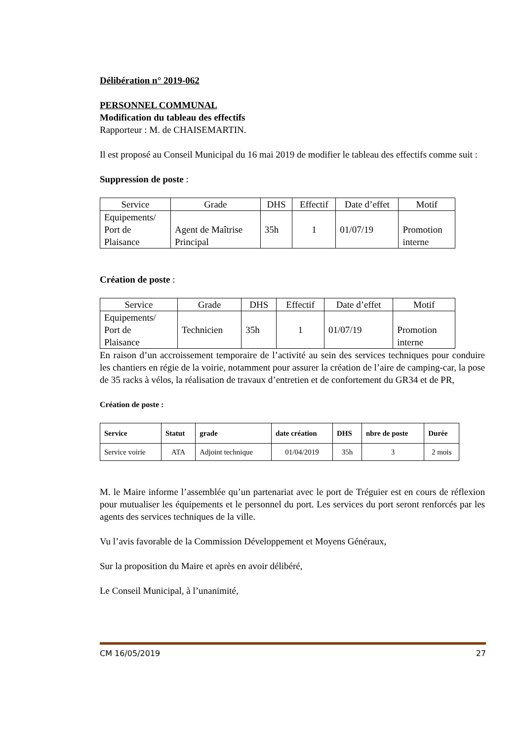Délibération n° 2019-062
PERSONNEL COMMUNAL
Modification du tableau des effectifs
Rapporteur : M. de CHAISEMARTIN.
Il est proposé au Conseil Municipal du 16 mai 2019 de modifier le tableau des effectifs comme suit :
Suppression de poste :
| Service | Grade | DHS | Effectif | Date d’effet | Motif |
| --- | --- | --- | --- | --- | --- |
| Equipements/ Port de Plaisance | Agent de Maîtrise Principal | 35h | 1 | 01/07/19 | Promotion interne |
Création de poste :
| Service | Grade | DHS | Effectif | Date d’effet | Motif |
| --- | --- | --- | --- | --- | --- |
| Equipements/ Port de Plaisance | Technicien | 35h | 1 | 01/07/19 | Promotion interne |
En raison d’un accroissement temporaire de l’activité au sein des services techniques pour conduire les chantiers en régie de la voirie, notamment pour assurer la création de l’aire de camping-car, la pose de 35 racks à vélos, la réalisation de travaux d’entretien et de confortement du GR34 et de PR,
Création de poste :
| Service | Statut | grade | date création | DHS | nbre de poste | Durée |
| --- | --- | --- | --- | --- | --- | --- |
| Service voirie | ATA | Adjoint technique | 01/04/2019 | 35h | 3 | 2 mois |
M. le Maire informe l’assemblée qu’un partenariat avec le port de Tréguier est en cours de réflexion pour mutualiser les équipements et le personnel du port. Les services du port seront renforcés par les agents des services techniques de la ville.
Vu l’avis favorable de la Commission Développement et Moyens Généraux,
Sur la proposition du Maire et après en avoir délibéré,
Le Conseil Municipal, à l’unanimité,
CM 16/05/2019 27